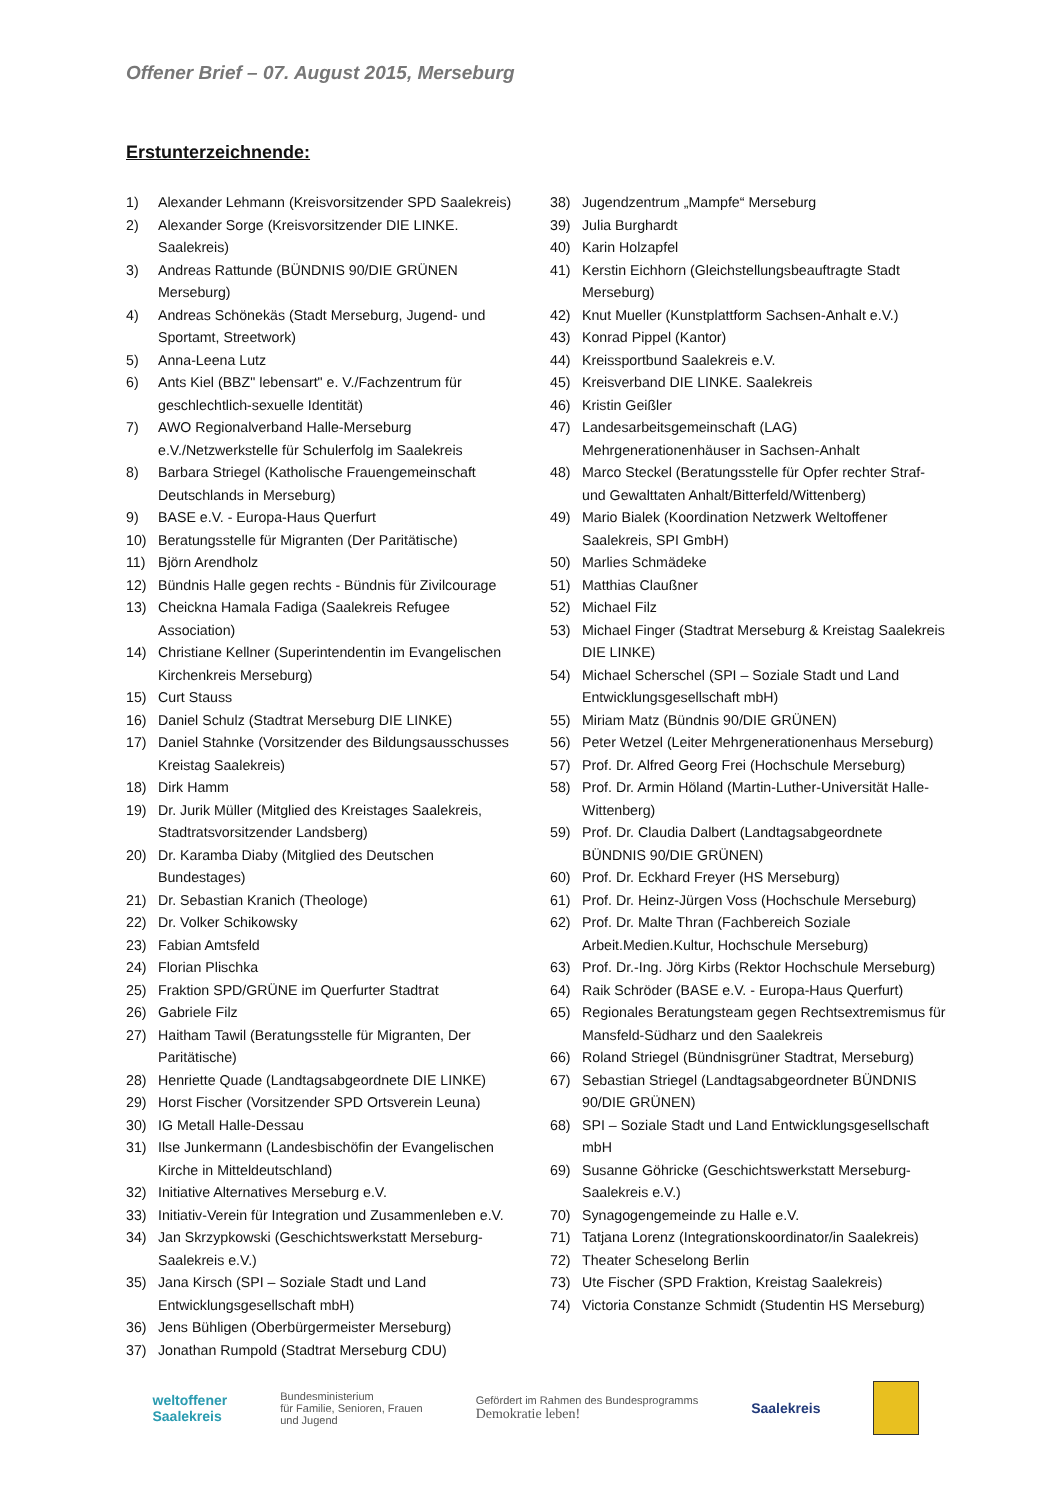Offener Brief – 07. August 2015, Merseburg
Erstunterzeichnende:
1) Alexander Lehmann (Kreisvorsitzender SPD Saalekreis)
2) Alexander Sorge (Kreisvorsitzender DIE LINKE. Saalekreis)
3) Andreas Rattunde (BÜNDNIS 90/DIE GRÜNEN Merseburg)
4) Andreas Schönekäs (Stadt Merseburg, Jugend- und Sportamt, Streetwork)
5) Anna-Leena Lutz
6) Ants Kiel (BBZ" lebensart" e. V./Fachzentrum für geschlechtlich-sexuelle Identität)
7) AWO Regionalverband Halle-Merseburg e.V./Netzwerkstelle für Schulerfolg im Saalekreis
8) Barbara Striegel (Katholische Frauengemeinschaft Deutschlands in Merseburg)
9) BASE e.V. - Europa-Haus Querfurt
10) Beratungsstelle für Migranten (Der Paritätische)
11) Björn Arendholz
12) Bündnis Halle gegen rechts - Bündnis für Zivilcourage
13) Cheickna Hamala Fadiga (Saalekreis Refugee Association)
14) Christiane Kellner (Superintendentin im Evangelischen Kirchenkreis Merseburg)
15) Curt Stauss
16) Daniel Schulz (Stadtrat Merseburg DIE LINKE)
17) Daniel Stahnke (Vorsitzender des Bildungsausschusses Kreistag Saalekreis)
18) Dirk Hamm
19) Dr. Jurik Müller (Mitglied des Kreistages Saalekreis, Stadtratsvorsitzender Landsberg)
20) Dr. Karamba Diaby (Mitglied des Deutschen Bundestages)
21) Dr. Sebastian Kranich (Theologe)
22) Dr. Volker Schikowsky
23) Fabian Amtsfeld
24) Florian Plischka
25) Fraktion SPD/GRÜNE im Querfurter Stadtrat
26) Gabriele Filz
27) Haitham Tawil (Beratungsstelle für Migranten, Der Paritätische)
28) Henriette Quade (Landtagsabgeordnete DIE LINKE)
29) Horst Fischer (Vorsitzender SPD Ortsverein Leuna)
30) IG Metall Halle-Dessau
31) Ilse Junkermann (Landesbischöfin der Evangelischen Kirche in Mitteldeutschland)
32) Initiative Alternatives Merseburg e.V.
33) Initiativ-Verein für Integration und Zusammenleben e.V.
34) Jan Skrzypkowski (Geschichtswerkstatt Merseburg-Saalekreis e.V.)
35) Jana Kirsch (SPI – Soziale Stadt und Land Entwicklungsgesellschaft mbH)
36) Jens Bühligen (Oberbürgermeister Merseburg)
37) Jonathan Rumpold (Stadtrat Merseburg CDU)
38) Jugendzentrum „Mampfe“ Merseburg
39) Julia Burghardt
40) Karin Holzapfel
41) Kerstin Eichhorn (Gleichstellungsbeauftragte Stadt Merseburg)
42) Knut Mueller (Kunstplattform Sachsen-Anhalt e.V.)
43) Konrad Pippel (Kantor)
44) Kreissportbund Saalekreis e.V.
45) Kreisverband DIE LINKE. Saalekreis
46) Kristin Geißler
47) Landesarbeitsgemeinschaft (LAG) Mehrgenerationenhäuser in Sachsen-Anhalt
48) Marco Steckel (Beratungsstelle für Opfer rechter Straf- und Gewalttaten Anhalt/Bitterfeld/Wittenberg)
49) Mario Bialek (Koordination Netzwerk Weltoffener Saalekreis, SPI GmbH)
50) Marlies Schmädeke
51) Matthias Claußner
52) Michael Filz
53) Michael Finger (Stadtrat Merseburg & Kreistag Saalekreis DIE LINKE)
54) Michael Scherschel (SPI – Soziale Stadt und Land Entwicklungsgesellschaft mbH)
55) Miriam Matz (Bündnis 90/DIE GRÜNEN)
56) Peter Wetzel (Leiter Mehrgenerationenhaus Merseburg)
57) Prof. Dr. Alfred Georg Frei (Hochschule Merseburg)
58) Prof. Dr. Armin Höland (Martin-Luther-Universität Halle-Wittenberg)
59) Prof. Dr. Claudia Dalbert (Landtagsabgeordnete BÜNDNIS 90/DIE GRÜNEN)
60) Prof. Dr. Eckhard Freyer (HS Merseburg)
61) Prof. Dr. Heinz-Jürgen Voss (Hochschule Merseburg)
62) Prof. Dr. Malte Thran (Fachbereich Soziale Arbeit.Medien.Kultur, Hochschule Merseburg)
63) Prof. Dr.-Ing. Jörg Kirbs (Rektor Hochschule Merseburg)
64) Raik Schröder (BASE e.V. - Europa-Haus Querfurt)
65) Regionales Beratungsteam gegen Rechtsextremismus für Mansfeld-Südharz und den Saalekreis
66) Roland Striegel (Bündnisgrüner Stadtrat, Merseburg)
67) Sebastian Striegel (Landtagsabgeordneter BÜNDNIS 90/DIE GRÜNEN)
68) SPI – Soziale Stadt und Land Entwicklungsgesellschaft mbH
69) Susanne Göhricke (Geschichtswerkstatt Merseburg-Saalekreis e.V.)
70) Synagogengemeinde zu Halle e.V.
71) Tatjana Lorenz (Integrationskoordinator/in Saalekreis)
72) Theater Scheselong Berlin
73) Ute Fischer (SPD Fraktion, Kreistag Saalekreis)
74) Victoria Constanze Schmidt (Studentin HS Merseburg)
weltoffener
Saalekreis
Bundesministerium
für Familie, Senioren, Frauen
und Jugend
Gefördert im Rahmen des Bundesprogramms
Demokratie leben!
Saalekreis